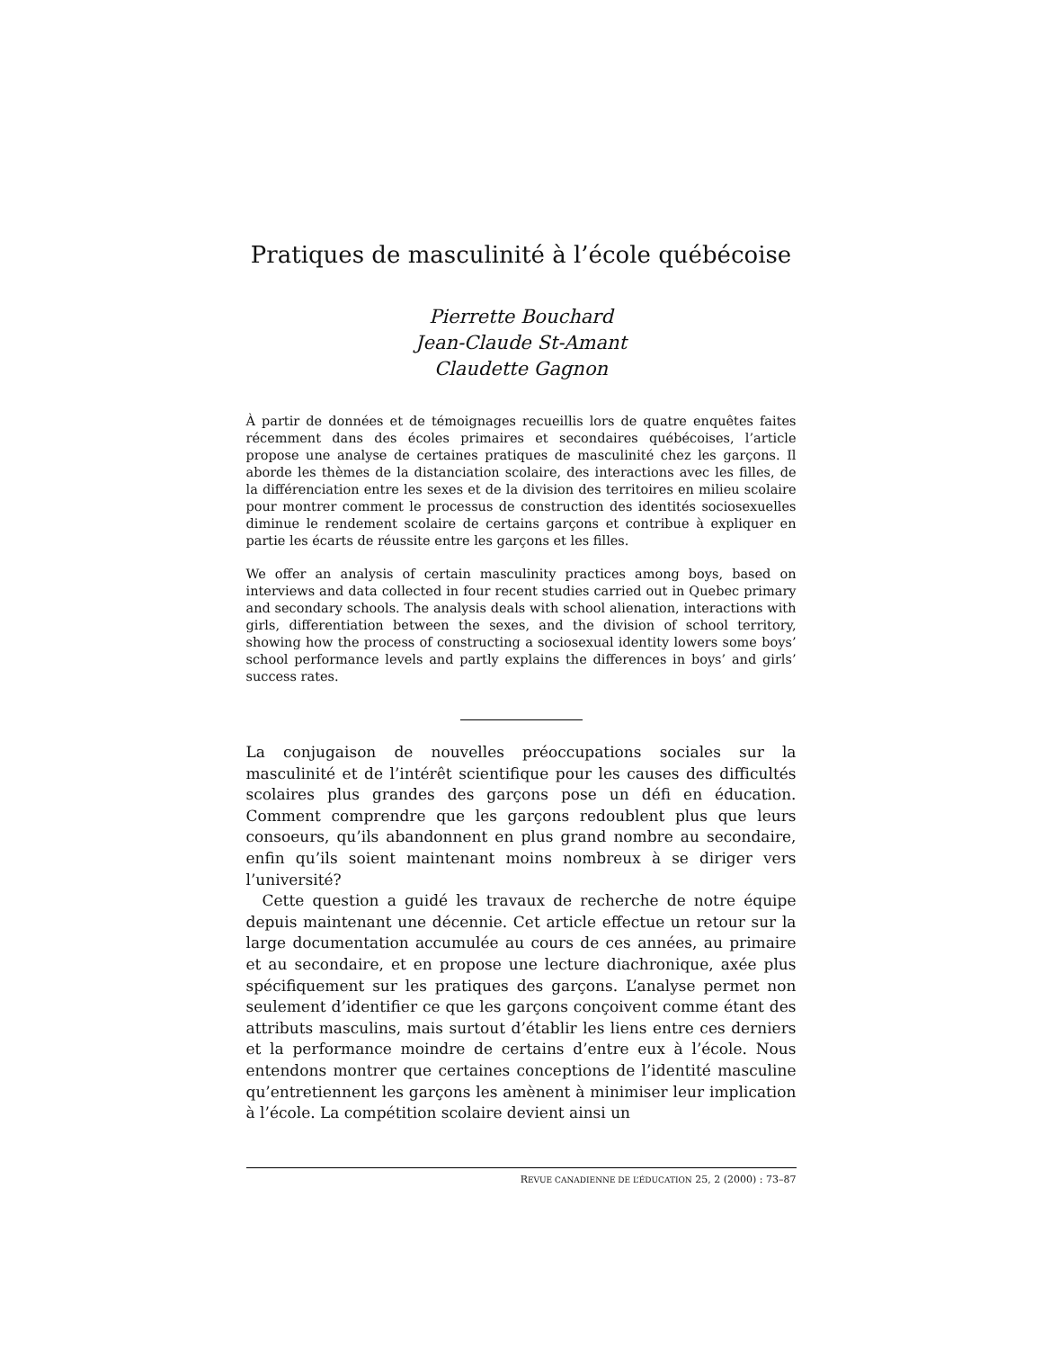Pratiques de masculinité à l’école québécoise
Pierrette Bouchard
Jean-Claude St-Amant
Claudette Gagnon
À partir de données et de témoignages recueillis lors de quatre enquêtes faites récemment dans des écoles primaires et secondaires québécoises, l’article propose une analyse de certaines pratiques de masculinité chez les garçons. Il aborde les thèmes de la distanciation scolaire, des interactions avec les filles, de la différenciation entre les sexes et de la division des territoires en milieu scolaire pour montrer comment le processus de construction des identités sociosexuelles diminue le rendement scolaire de certains garçons et contribue à expliquer en partie les écarts de réussite entre les garçons et les filles.
We offer an analysis of certain masculinity practices among boys, based on interviews and data collected in four recent studies carried out in Quebec primary and secondary schools. The analysis deals with school alienation, interactions with girls, differentiation between the sexes, and the division of school territory, showing how the process of constructing a sociosexual identity lowers some boys’ school performance levels and partly explains the differences in boys’ and girls’ success rates.
La conjugaison de nouvelles préoccupations sociales sur la masculinité et de l’intérêt scientifique pour les causes des difficultés scolaires plus grandes des garçons pose un défi en éducation. Comment comprendre que les garçons redoublent plus que leurs consoeurs, qu’ils abandonnent en plus grand nombre au secondaire, enfin qu’ils soient maintenant moins nombreux à se diriger vers l’université?
Cette question a guidé les travaux de recherche de notre équipe depuis maintenant une décennie. Cet article effectue un retour sur la large documentation accumulée au cours de ces années, au primaire et au secondaire, et en propose une lecture diachronique, axée plus spécifiquement sur les pratiques des garçons. L’analyse permet non seulement d’identifier ce que les garçons conçoivent comme étant des attributs masculins, mais surtout d’établir les liens entre ces derniers et la performance moindre de certains d’entre eux à l’école. Nous entendons montrer que certaines conceptions de l’identité masculine qu’entretiennent les garçons les amènent à minimiser leur implication à l’école. La compétition scolaire devient ainsi un
REVUE CANADIENNE DE L’ÉDUCATION 25, 2 (2000) : 73–87